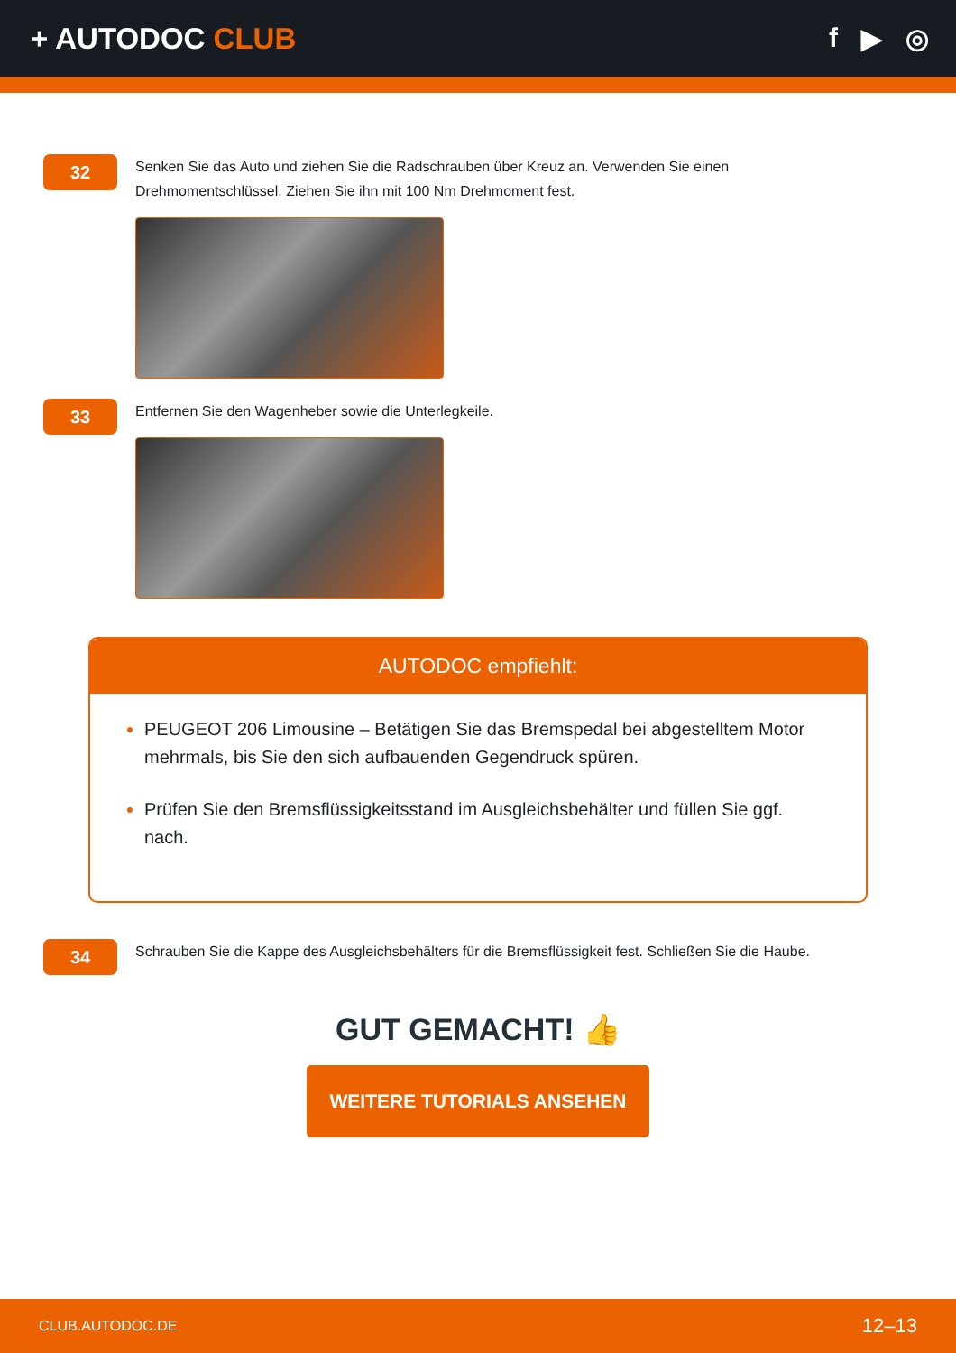+ AUTODOC CLUB f ▶ ◎
32
Senken Sie das Auto und ziehen Sie die Radschrauben über Kreuz an. Verwenden Sie einen Drehmomentschlüssel. Ziehen Sie ihn mit 100 Nm Drehmoment fest.
33
Entfernen Sie den Wagenheber sowie die Unterlegkeile.
AUTODOC empfiehlt:
PEUGEOT 206 Limousine – Betätigen Sie das Bremspedal bei abgestelltem Motor mehrmals, bis Sie den sich aufbauenden Gegendruck spüren.
Prüfen Sie den Bremsflüssigkeitsstand im Ausgleichsbehälter und füllen Sie ggf. nach.
34
Schrauben Sie die Kappe des Ausgleichsbehälters für die Bremsflüssigkeit fest. Schließen Sie die Haube.
GUT GEMACHT! 👍
WEITERE TUTORIALS ANSEHEN
CLUB.AUTODOC.DE 12–13